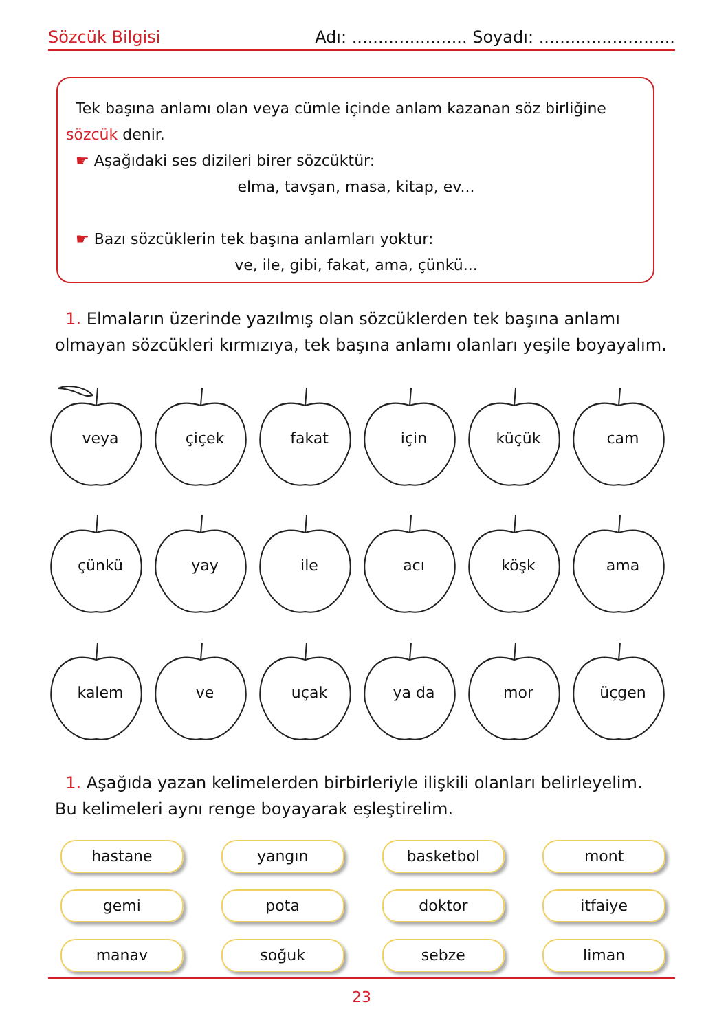Sözcük Bilgisi Adı: ...................... Soyadı: ..........................
Tek başına anlamı olan veya cümle içinde anlam kazanan söz birliğine sözcük denir.
☛ Aşağıdaki ses dizileri birer sözcüktür:
elma, tavşan, masa, kitap, ev...
☛ Bazı sözcüklerin tek başına anlamları yoktur:
ve, ile, gibi, fakat, ama, çünkü...
1. Elmaların üzerinde yazılmış olan sözcüklerden tek başına anlamı olmayan sözcükleri kırmızıya, tek başına anlamı olanları yeşile boyayalım.
veya
çiçek
fakat
için
küçük
cam
çünkü
yay
ile
acı
köşk
ama
kalem
ve
uçak
ya da
mor
üçgen
1. Aşağıda yazan kelimelerden birbirleriyle ilişkili olanları belirleyelim. Bu kelimeleri aynı renge boyayarak eşleştirelim.
hastane
yangın
basketbol
mont
gemi
pota
doktor
itfaiye
manav
soğuk
sebze
liman
23